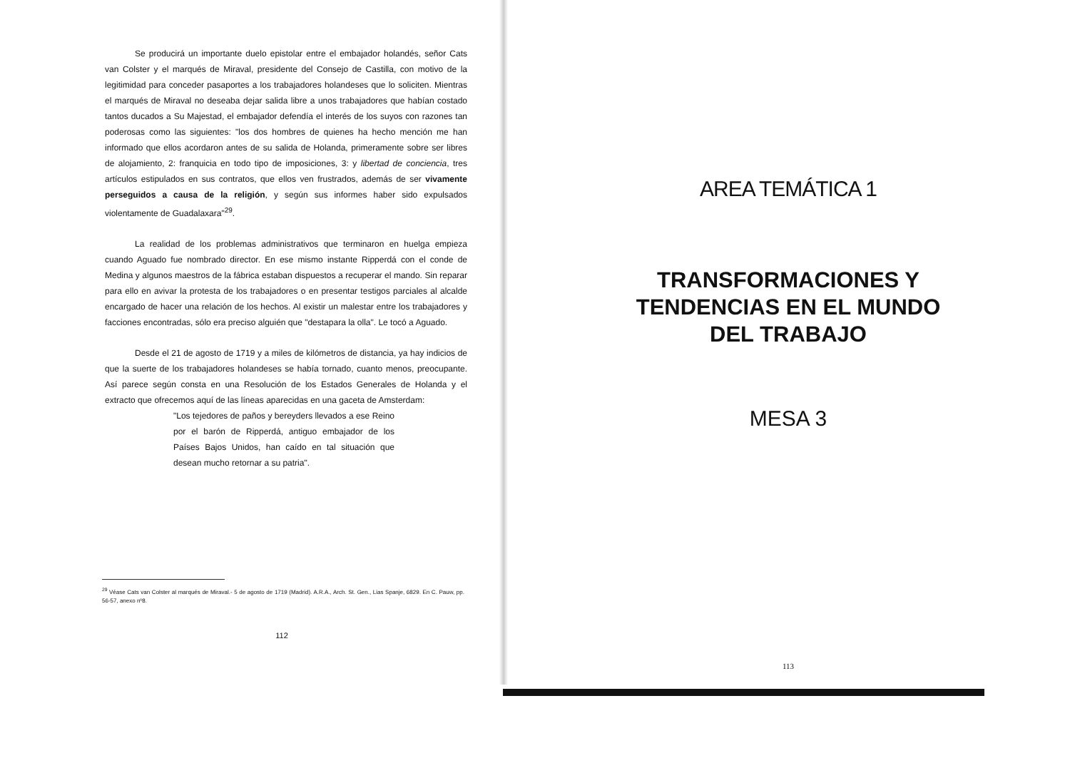Se producirá un importante duelo epistolar entre el embajador holandés, señor Cats van Colster y el marqués de Miraval, presidente del Consejo de Castilla, con motivo de la legitimidad para conceder pasaportes a los trabajadores holandeses que lo soliciten. Mientras el marqués de Miraval no deseaba dejar salida libre a unos trabajadores que habían costado tantos ducados a Su Majestad, el embajador defendía el interés de los suyos con razones tan poderosas como las siguientes: "los dos hombres de quienes ha hecho mención me han informado que ellos acordaron antes de su salida de Holanda, primeramente sobre ser libres de alojamiento, 2: franquicia en todo tipo de imposiciones, 3: y libertad de conciencia, tres artículos estipulados en sus contratos, que ellos ven frustrados, además de ser vivamente perseguidos a causa de la religión, y según sus informes haber sido expulsados violentamente de Guadalaxara"<sup>29</sup>.
La realidad de los problemas administrativos que terminaron en huelga empieza cuando Aguado fue nombrado director. En ese mismo instante Ripperdá con el conde de Medina y algunos maestros de la fábrica estaban dispuestos a recuperar el mando. Sin reparar para ello en avivar la protesta de los trabajadores o en presentar testigos parciales al alcalde encargado de hacer una relación de los hechos. Al existir un malestar entre los trabajadores y facciones encontradas, sólo era preciso alguién que "destapara la olla". Le tocó a Aguado.
Desde el 21 de agosto de 1719 y a miles de kilómetros de distancia, ya hay indicios de que la suerte de los trabajadores holandeses se había tornado, cuanto menos, preocupante. Así parece según consta en una Resolución de los Estados Generales de Holanda y el extracto que ofrecemos aquí de las líneas aparecidas en una gaceta de Amsterdam:
"Los tejedores de paños y bereyders llevados a ese Reino por el barón de Ripperdá, antiguo embajador de los Países Bajos Unidos, han caído en tal situación que desean mucho retornar a su patria".
<sup>29</sup> Véase Cats van Colster al marqués de Miraval.- 5 de agosto de 1719 (Madrid). A.R.A., Arch. St. Gen., Lias Spanje, 6829. En C. Pauw, pp. 56-57, anexo nº8.
112
AREA TEMÁTICA 1
TRANSFORMACIONES Y
TENDENCIAS EN EL MUNDO
DEL TRABAJO
MESA 3
113